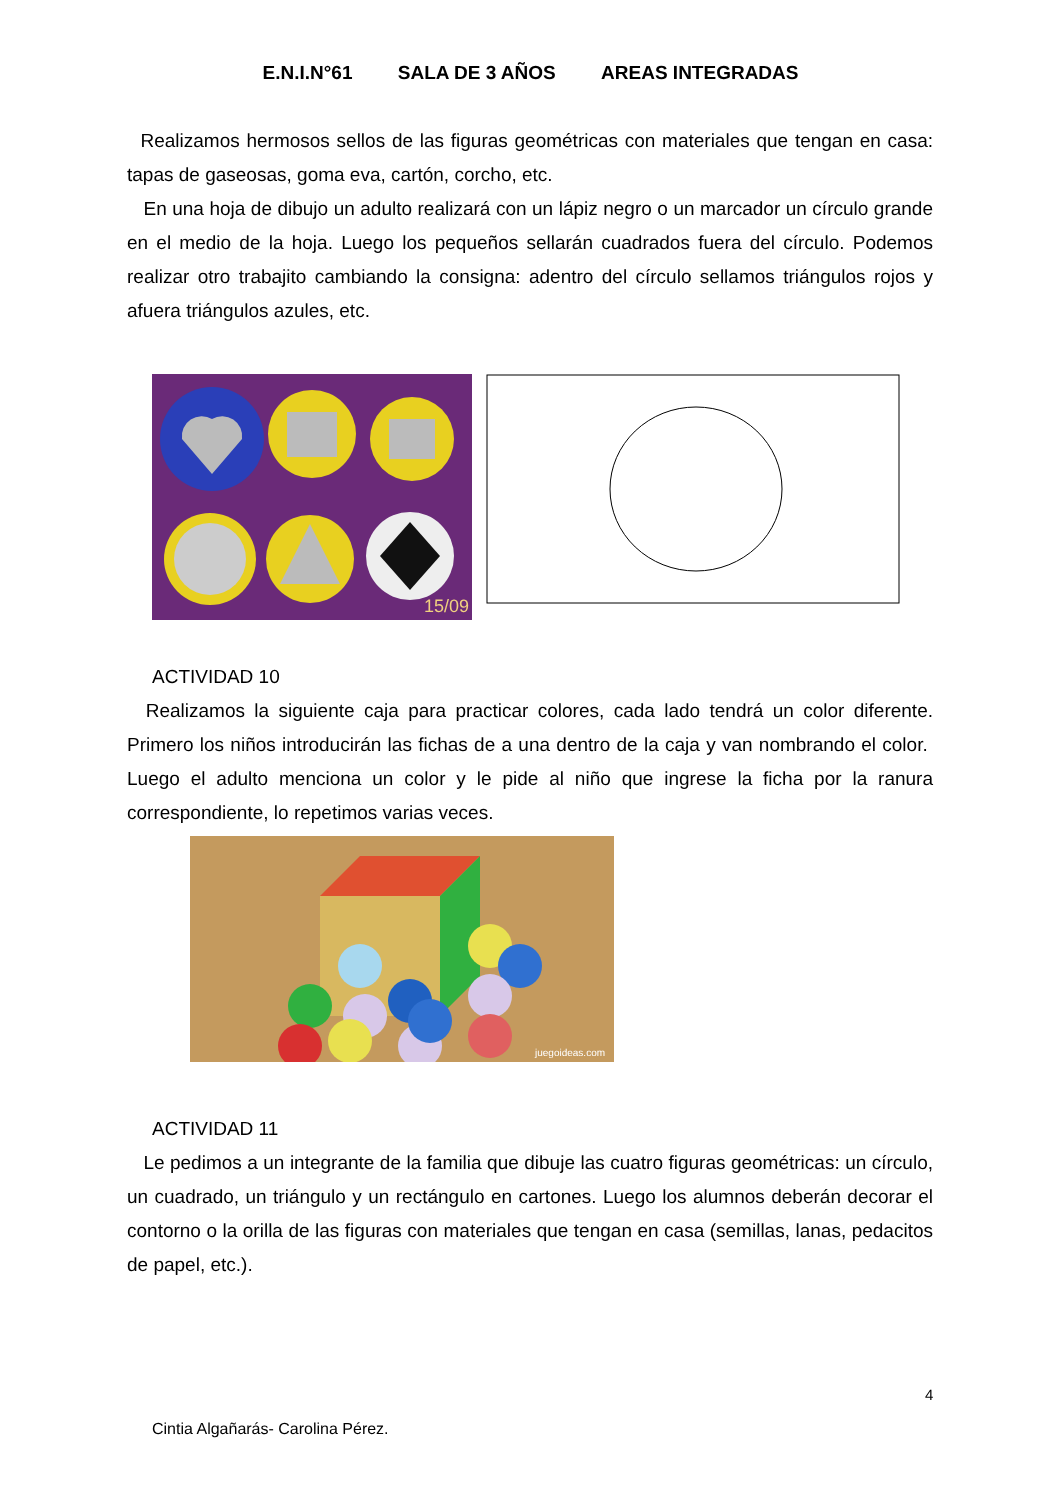E.N.I.N°61 SALA DE 3 AÑOS AREAS INTEGRADAS
Realizamos hermosos sellos de las figuras geométricas con materiales que tengan en casa: tapas de gaseosas, goma eva, cartón, corcho, etc.
En una hoja de dibujo un adulto realizará con un lápiz negro o un marcador un círculo grande en el medio de la hoja. Luego los pequeños sellarán cuadrados fuera del círculo. Podemos realizar otro trabajito cambiando la consigna: adentro del círculo sellamos triángulos rojos y afuera triángulos azules, etc.
15/09
ACTIVIDAD 10
Realizamos la siguiente caja para practicar colores, cada lado tendrá un color diferente. Primero los niños introducirán las fichas de a una dentro de la caja y van nombrando el color. Luego el adulto menciona un color y le pide al niño que ingrese la ficha por la ranura correspondiente, lo repetimos varias veces.
juegoideas.com
ACTIVIDAD 11
Le pedimos a un integrante de la familia que dibuje las cuatro figuras geométricas: un círculo, un cuadrado, un triángulo y un rectángulo en cartones. Luego los alumnos deberán decorar el contorno o la orilla de las figuras con materiales que tengan en casa (semillas, lanas, pedacitos de papel, etc.).
4
Cintia Algañarás- Carolina Pérez.